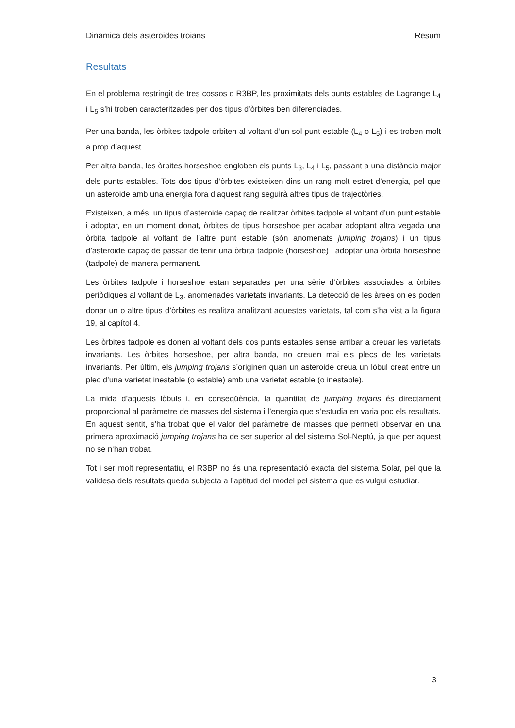Dinàmica dels asteroides troians Resum
Resultats
En el problema restringit de tres cossos o R3BP, les proximitats dels punts estables de Lagrange L<sub>4</sub> i L<sub>5</sub> s’hi troben caracteritzades per dos tipus d’òrbites ben diferenciades.
Per una banda, les òrbites tadpole orbiten al voltant d’un sol punt estable (L<sub>4</sub> o L<sub>5</sub>) i es troben molt a prop d’aquest.
Per altra banda, les òrbites horseshoe engloben els punts L<sub>3</sub>, L<sub>4</sub> i L<sub>5</sub>, passant a una distància major dels punts estables. Tots dos tipus d’òrbites existeixen dins un rang molt estret d’energia, pel que un asteroide amb una energia fora d’aquest rang seguirà altres tipus de trajectòries.
Existeixen, a més, un tipus d’asteroide capaç de realitzar òrbites tadpole al voltant d’un punt estable i adoptar, en un moment donat, òrbites de tipus horseshoe per acabar adoptant altra vegada una òrbita tadpole al voltant de l’altre punt estable (són anomenats jumping trojans) i un tipus d’asteroide capaç de passar de tenir una òrbita tadpole (horseshoe) i adoptar una òrbita horseshoe (tadpole) de manera permanent.
Les òrbites tadpole i horseshoe estan separades per una sèrie d’òrbites associades a òrbites periòdiques al voltant de L<sub>3</sub>, anomenades varietats invariants. La detecció de les àrees on es poden donar un o altre tipus d’òrbites es realitza analitzant aquestes varietats, tal com s’ha vist a la figura 19, al capítol 4.
Les òrbites tadpole es donen al voltant dels dos punts estables sense arribar a creuar les varietats invariants. Les òrbites horseshoe, per altra banda, no creuen mai els plecs de les varietats invariants. Per últim, els jumping trojans s’originen quan un asteroide creua un lòbul creat entre un plec d’una varietat inestable (o estable) amb una varietat estable (o inestable).
La mida d’aquests lòbuls i, en conseqüència, la quantitat de jumping trojans és directament proporcional al paràmetre de masses del sistema i l’energia que s’estudia en varia poc els resultats. En aquest sentit, s’ha trobat que el valor del paràmetre de masses que permeti observar en una primera aproximació jumping trojans ha de ser superior al del sistema Sol-Neptú, ja que per aquest no se n’han trobat.
Tot i ser molt representatiu, el R3BP no és una representació exacta del sistema Solar, pel que la validesa dels resultats queda subjecta a l’aptitud del model pel sistema que es vulgui estudiar.
3